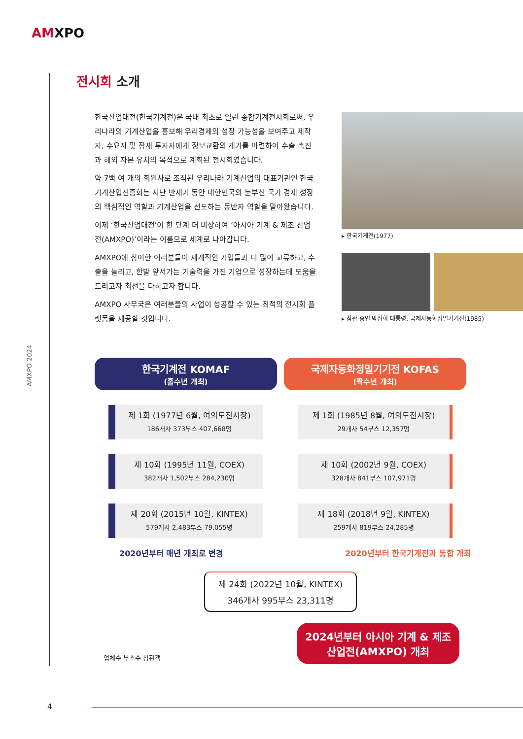AMXPO
AMXPO 2024
전시회 소개
한국산업대전(한국기계전)은 국내 최초로 열린 종합기계전시회로써, 우리나라의 기계산업을 홍보해 우리경제의 성장 가능성을 보여주고 제작자, 수요자 및 잠재 투자자에게 정보교환의 계기를 마련하여 수출 촉진과 해외 자본 유치의 목적으로 계획된 전시회였습니다.
약 7백 여 개의 회원사로 조직된 우리나라 기계산업의 대표기관인 한국기계산업진흥회는 지난 반세기 동안 대한민국의 눈부신 국가 경제 성장의 핵심적인 역할과 기계산업을 선도하는 동반자 역할을 맡아왔습니다.
이제 ‘한국산업대전’이 한 단계 더 비상하여 ‘아시아 기계 & 제조 산업전(AMXPO)’이라는 이름으로 세계로 나아갑니다.
AMXPO에 참여한 여러분들이 세계적인 기업들과 더 많이 교류하고, 수출을 늘리고, 한발 앞서가는 기술력을 가진 기업으로 성장하는데 도움을 드리고자 최선을 다하고자 합니다.
AMXPO 사무국은 여러분들의 사업이 성공할 수 있는 최적의 전시회 플랫폼을 제공할 것입니다.
▸ 한국기계전(1977)
▸ 참관 중인 박정희 대통령, 국제자동화정밀기기전(1985)
한국기계전 KOMAF
(홀수년 개최)
제 1회 (1977년 6월, 여의도전시장)
186개사 373부스 407,668명
제 10회 (1995년 11월, COEX)
382개사 1,502부스 284,230명
제 20회 (2015년 10월, KINTEX)
579개사 2,483부스 79,055명
국제자동화정밀기기전 KOFAS
(짝수년 개최)
제 1회 (1985년 8월, 여의도전시장)
29개사 54부스 12,357명
제 10회 (2002년 9월, COEX)
328개사 841부스 107,971명
제 18회 (2018년 9월, KINTEX)
259개사 819부스 24,285명
2020년부터 매년 개최로 변경 2020년부터 한국기계전과 통합 개최
제 24회 (2022년 10월, KINTEX)
346개사 995부스 23,311명
2024년부터 아시아 기계 & 제조
산업전(AMXPO) 개최
업체수 부스수 참관객
4